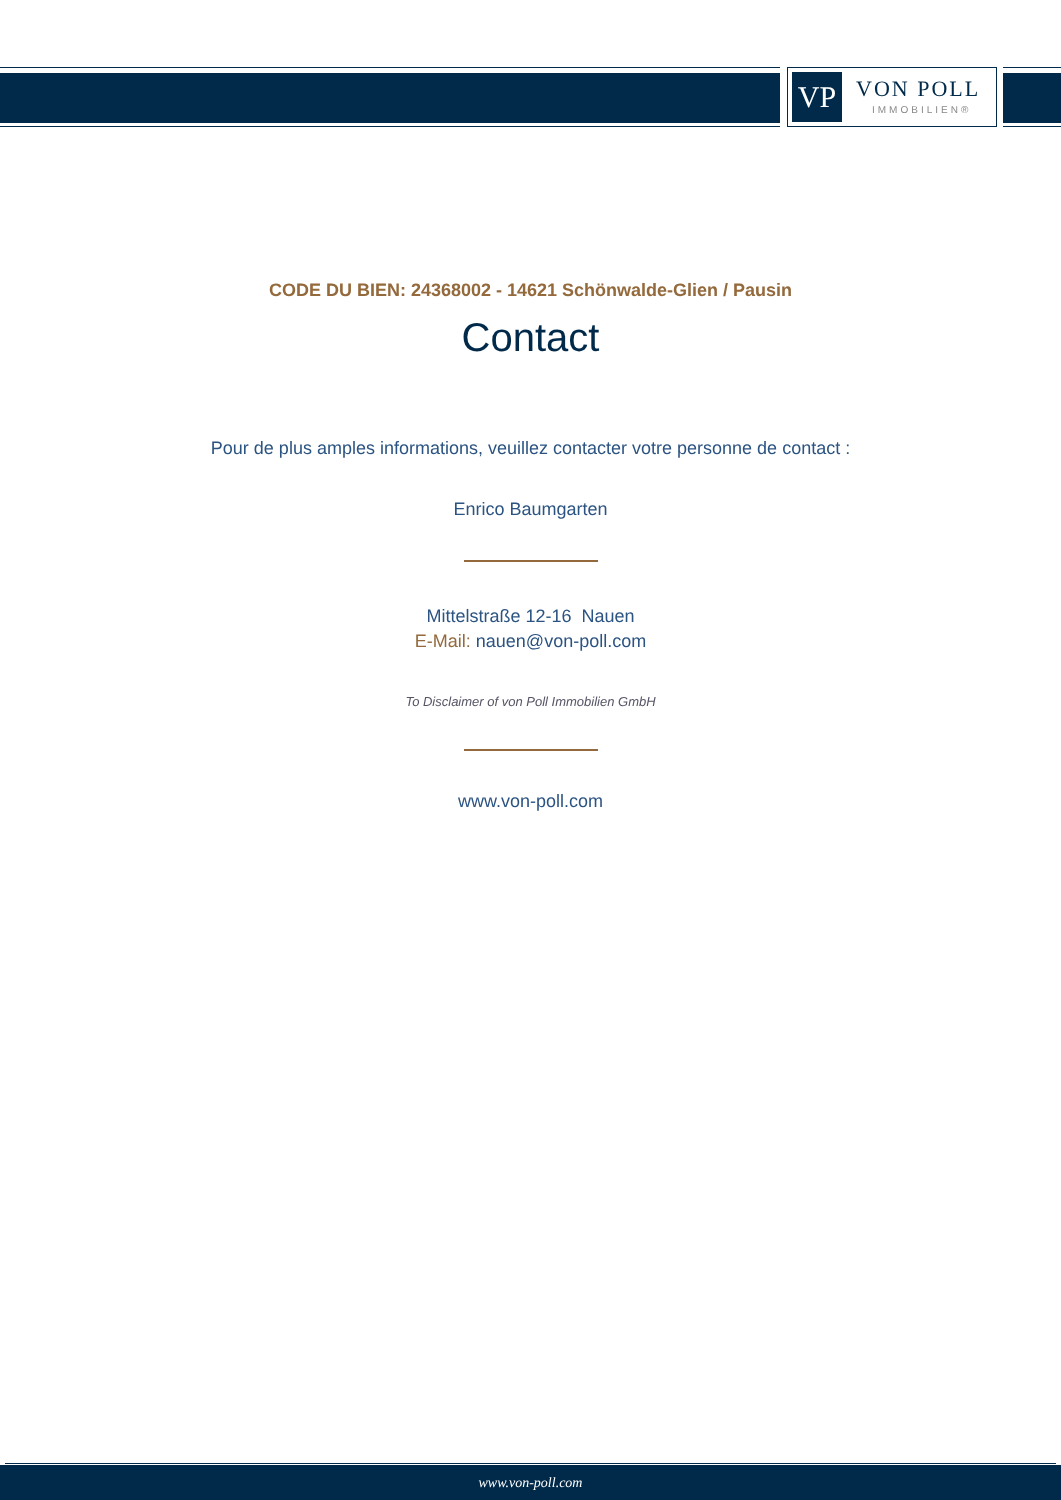VP VON POLL
IMMOBILIEN®
CODE DU BIEN: 24368002 - 14621 Schönwalde-Glien / Pausin
Contact
Pour de plus amples informations, veuillez contacter votre personne de contact :
Enrico Baumgarten
Mittelstraße 12-16 Nauen
E-Mail: nauen@von-poll.com
To Disclaimer of von Poll Immobilien GmbH
www.von-poll.com
www.von-poll.com